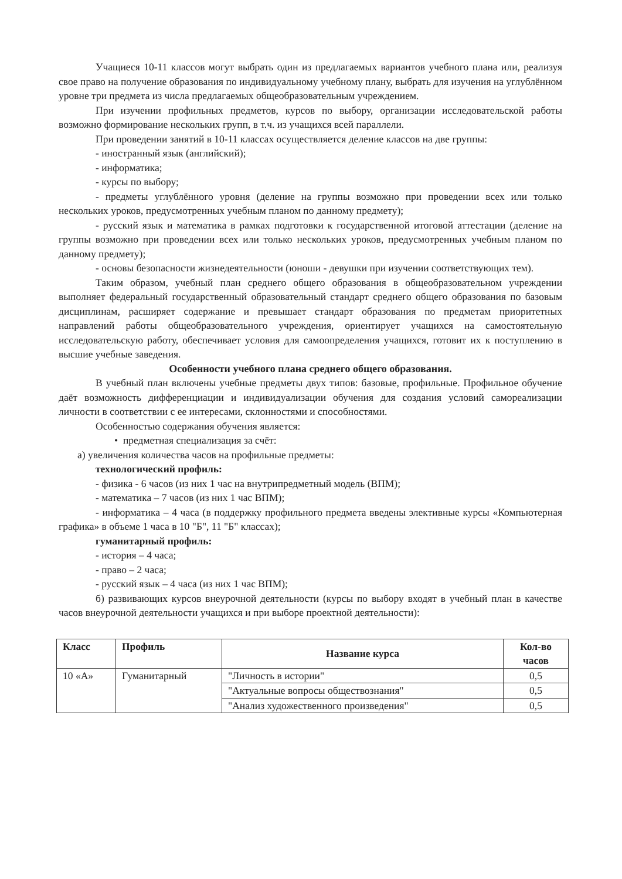Учащиеся 10-11 классов могут выбрать один из предлагаемых вариантов учебного плана или, реализуя свое право на получение образования по индивидуальному учебному плану, выбрать для изучения на углублённом уровне три предмета из числа предлагаемых общеобразовательным учреждением.
При изучении профильных предметов, курсов по выбору, организации исследовательской работы возможно формирование нескольких групп, в т.ч. из учащихся всей параллели.
При проведении занятий в 10-11 классах осуществляется деление классов на две группы:
- иностранный язык (английский);
- информатика;
- курсы по выбору;
- предметы углублённого уровня (деление на группы возможно при проведении всех или только нескольких уроков, предусмотренных учебным планом по данному предмету);
- русский язык и математика в рамках подготовки к государственной итоговой аттестации (деление на группы возможно при проведении всех или только нескольких уроков, предусмотренных учебным планом по данному предмету);
- основы безопасности жизнедеятельности (юноши - девушки при изучении соответствующих тем).
Таким образом, учебный план среднего общего образования в общеобразовательном учреждении выполняет федеральный государственный образовательный стандарт среднего общего образования по базовым дисциплинам, расширяет содержание и превышает стандарт образования по предметам приоритетных направлений работы общеобразовательного учреждения, ориентирует учащихся на самостоятельную исследовательскую работу, обеспечивает условия для самоопределения учащихся, готовит их к поступлению в высшие учебные заведения.
Особенности учебного плана среднего общего образования.
В учебный план включены учебные предметы двух типов: базовые, профильные. Профильное обучение даёт возможность дифференциации и индивидуализации обучения для создания условий самореализации личности в соответствии с ее интересами, склонностями и способностями.
Особенностью содержания обучения является:
• предметная специализация за счёт:
а) увеличения количества часов на профильные предметы:
технологический профиль:
- физика - 6 часов (из них 1 час на внутрипредметный модель (ВПМ);
- математика – 7 часов (из них 1 час ВПМ);
- информатика – 4 часа (в поддержку профильного предмета введены элективные курсы «Компьютерная графика» в объеме 1 часа в 10 "Б", 11 "Б" классах);
гуманитарный профиль:
- история – 4 часа;
- право – 2 часа;
- русский язык – 4 часа (из них 1 час ВПМ);
б) развивающих курсов внеурочной деятельности (курсы по выбору входят в учебный план в качестве часов внеурочной деятельности учащихся и при выборе проектной деятельности):
| Класс | Профиль | Название курса | Кол-во часов |
| --- | --- | --- | --- |
| 10 «А» | Гуманитарный | "Личность в истории" | 0,5 |
| | | "Актуальные вопросы обществознания" | 0,5 |
| | | "Анализ художественного произведения" | 0,5 |